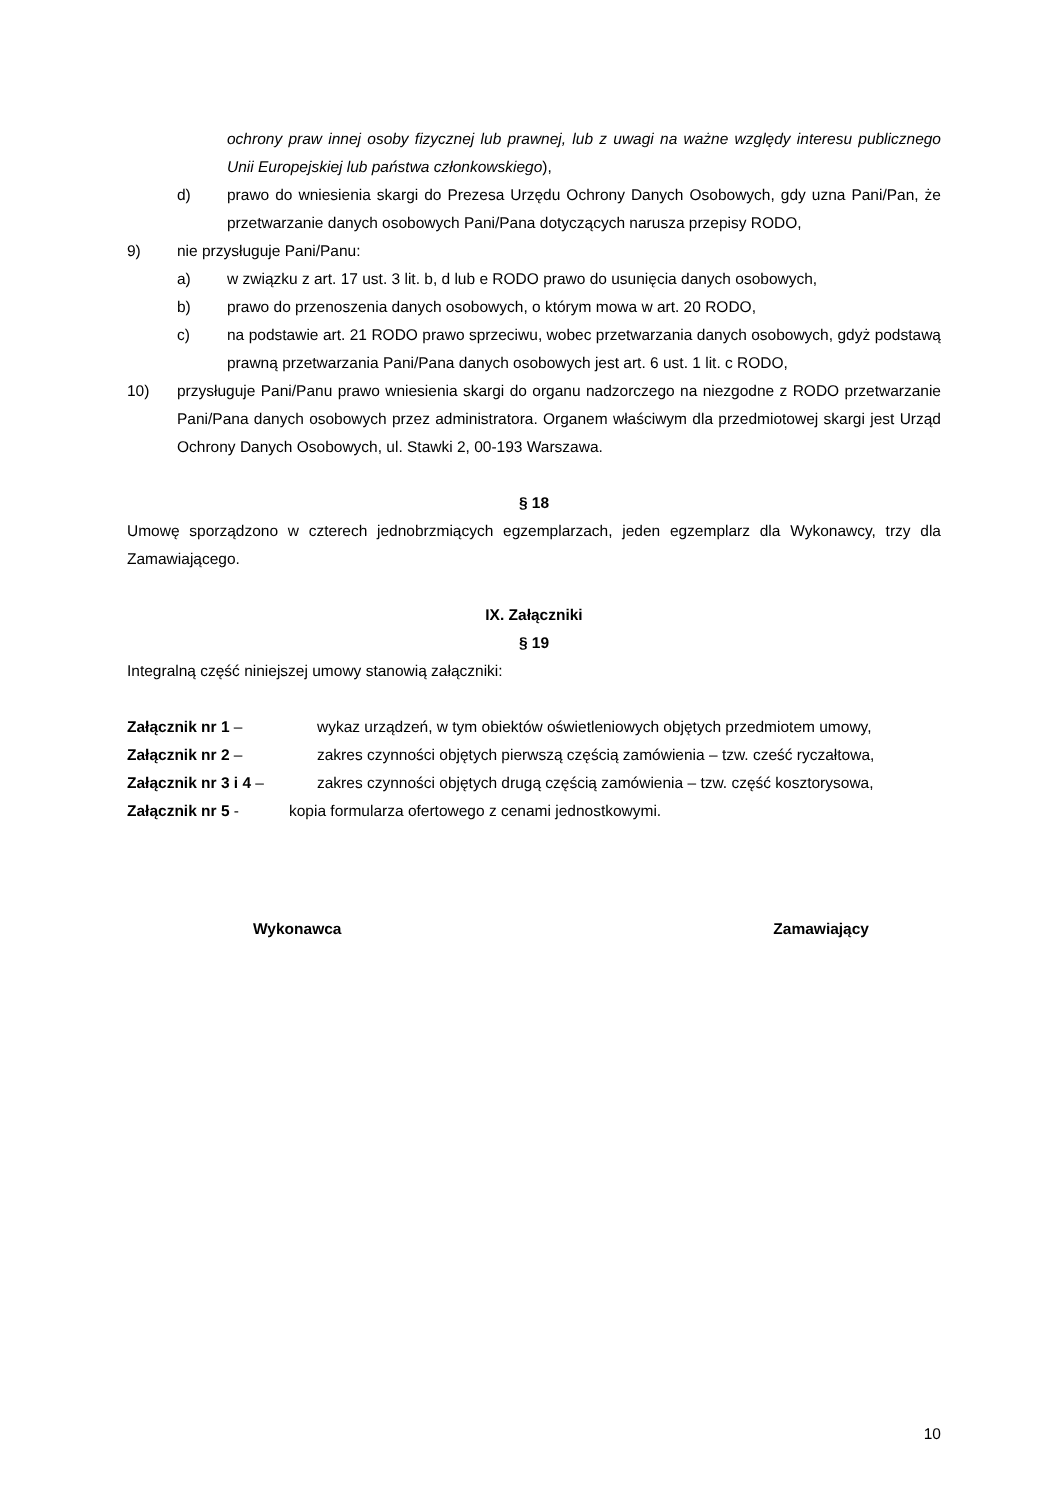ochrony praw innej osoby fizycznej lub prawnej, lub z uwagi na ważne względy interesu publicznego Unii Europejskiej lub państwa członkowskiego),
d) prawo do wniesienia skargi do Prezesa Urzędu Ochrony Danych Osobowych, gdy uzna Pani/Pan, że przetwarzanie danych osobowych Pani/Pana dotyczących narusza przepisy RODO,
9) nie przysługuje Pani/Panu:
a) w związku z art. 17 ust. 3 lit. b, d lub e RODO prawo do usunięcia danych osobowych,
b) prawo do przenoszenia danych osobowych, o którym mowa w art. 20 RODO,
c) na podstawie art. 21 RODO prawo sprzeciwu, wobec przetwarzania danych osobowych, gdyż podstawą prawną przetwarzania Pani/Pana danych osobowych jest art. 6 ust. 1 lit. c RODO,
10) przysługuje Pani/Panu prawo wniesienia skargi do organu nadzorczego na niezgodne z RODO przetwarzanie Pani/Pana danych osobowych przez administratora. Organem właściwym dla przedmiotowej skargi jest Urząd Ochrony Danych Osobowych, ul. Stawki 2, 00-193 Warszawa.
§ 18
Umowę sporządzono w czterech jednobrzmiących egzemplarzach, jeden egzemplarz dla Wykonawcy, trzy dla Zamawiającego.
IX. Załączniki
§ 19
Integralną część niniejszej umowy stanowią załączniki:
Załącznik nr 1 – wykaz urządzeń, w tym obiektów oświetleniowych objętych przedmiotem umowy,
Załącznik nr 2 – zakres czynności objętych pierwszą częścią zamówienia – tzw. cześć ryczałtowa,
Załącznik nr 3 i 4 – zakres czynności objętych drugą częścią zamówienia – tzw. część kosztorysowa,
Załącznik nr 5 - kopia formularza ofertowego z cenami jednostkowymi.
Wykonawca Zamawiający
10